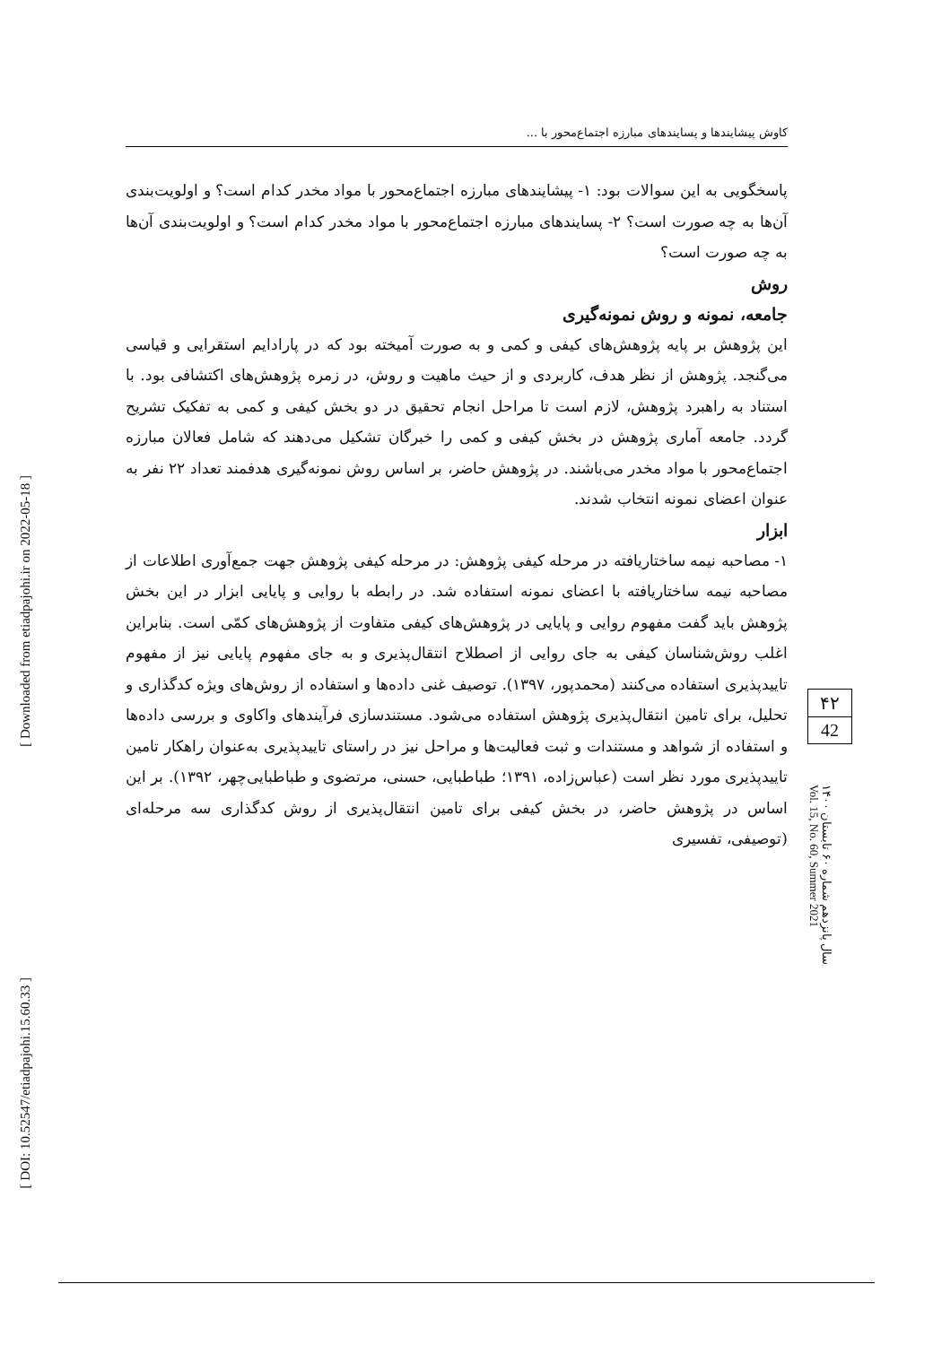[ Downloaded from etiadpajohi.ir on 2022-05-18 ]
[ DOI: 10.52547/etiadpajohi.15.60.33 ]
کاوش پیشایندها و پسایندهای مبارزه اجتماع‌محور با ...
پاسخگویی به این سوالات بود: ۱- پیشایندهای مبارزه اجتماع‌محور با مواد مخدر کدام است؟ و اولویت‌بندی آن‌ها به چه صورت است؟ ۲- پسایندهای مبارزه اجتماع‌محور با مواد مخدر کدام است؟ و اولویت‌بندی آن‌ها به چه صورت است؟
روش
جامعه، نمونه و روش نمونه‌گیری
این پژوهش بر پایه پژوهش‌های کیفی و کمی و به صورت آمیخته بود که در پارادایم استقرایی و قیاسی می‌گنجد. پژوهش از نظر هدف، کاربردی و از حیث ماهیت و روش، در زمره پژوهش‌های اکتشافی بود. با استناد به راهبرد پژوهش، لازم است تا مراحل انجام تحقیق در دو بخش کیفی و کمی به تفکیک تشریح گردد. جامعه آماری پژوهش در بخش کیفی و کمی را خبرگان تشکیل می‌دهند که شامل فعالان مبارزه اجتماع‌محور با مواد مخدر می‌باشند. در پژوهش حاضر، بر اساس روش نمونه‌گیری هدفمند تعداد ۲۲ نفر به عنوان اعضای نمونه انتخاب شدند.
ابزار
۱- مصاحبه نیمه ساختاریافته در مرحله کیفی پژوهش: در مرحله کیفی پژوهش جهت جمع‌آوری اطلاعات از مصاحبه نیمه ساختاریافته با اعضای نمونه استفاده شد. در رابطه با روایی و پایایی ابزار در این بخش پژوهش باید گفت مفهوم روایی و پایایی در پژوهش‌های کیفی متفاوت از پژوهش‌های کمّی است. بنابراین اغلب روش‌شناسان کیفی به جای روایی از اصطلاح انتقال‌پذیری و به جای مفهوم پایایی نیز از مفهوم تاییدپذیری استفاده می‌کنند (محمدپور، ۱۳۹۷). توصیف غنی داده‌ها و استفاده از روش‌های ویژه کدگذاری و تحلیل، برای تامین انتقال‌پذیری پژوهش استفاده می‌شود. مستندسازی فرآیندهای واکاوی و بررسی داده‌ها و استفاده از شواهد و مستندات و ثبت فعالیت‌ها و مراحل نیز در راستای تاییدپذیری به‌عنوان راهکار تامین تاییدپذیری مورد نظر است (عباس‌زاده، ۱۳۹۱؛ طباطبایی، حسنی، مرتضوی و طباطبایی‌چهر، ۱۳۹۲). بر این اساس در پژوهش حاضر، در بخش کیفی برای تامین انتقال‌پذیری از روش کدگذاری سه مرحله‌ای (توصیفی، تفسیری
۴۲
42
سال پانزدهم شماره ۶۰ تابستان ۱۴۰۰
Vol. 15, No. 60, Summer 2021